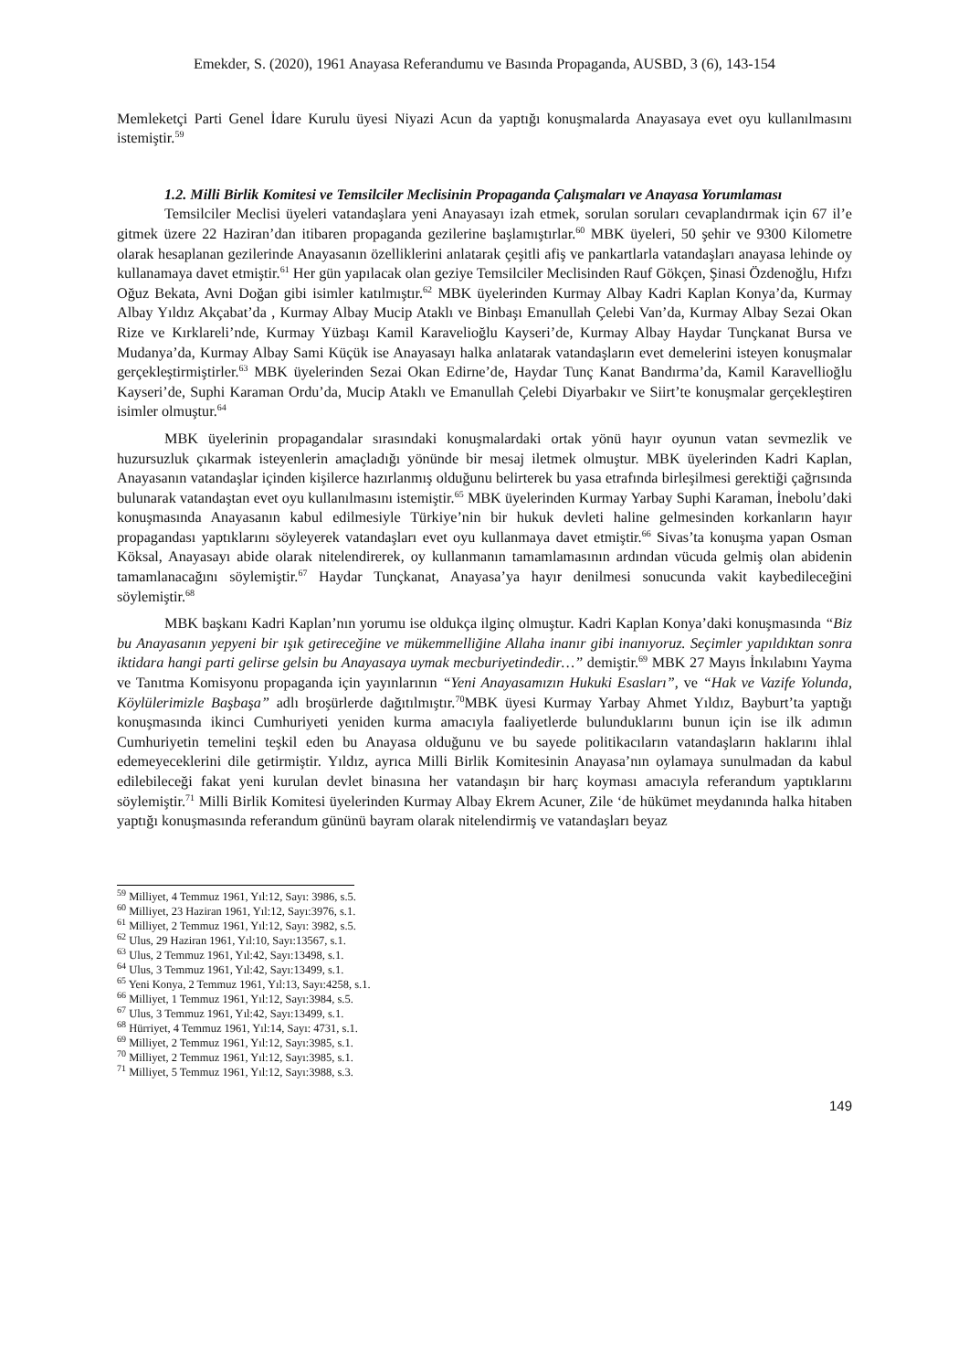Emekder, S. (2020), 1961 Anayasa Referandumu ve Basında Propaganda, AUSBD, 3 (6), 143-154
Memleketçi Parti Genel İdare Kurulu üyesi Niyazi Acun da yaptığı konuşmalarda Anayasaya evet oyu kullanılmasını istemiştir.<sup>59</sup>
1.2. Milli Birlik Komitesi ve Temsilciler Meclisinin Propaganda Çalışmaları ve Anayasa Yorumlaması
Temsilciler Meclisi üyeleri vatandaşlara yeni Anayasayı izah etmek, sorulan soruları cevaplandırmak için 67 il’e gitmek üzere 22 Haziran’dan itibaren propaganda gezilerine başlamıştırlar.<sup>60</sup> MBK üyeleri, 50 şehir ve 9300 Kilometre olarak hesaplanan gezilerinde Anayasanın özelliklerini anlatarak çeşitli afiş ve pankartlarla vatandaşları anayasa lehinde oy kullanamaya davet etmiştir.<sup>61</sup> Her gün yapılacak olan geziye Temsilciler Meclisinden Rauf Gökçen, Şinasi Özdenoğlu, Hıfzı Oğuz Bekata, Avni Doğan gibi isimler katılmıştır.<sup>62</sup> MBK üyelerinden Kurmay Albay Kadri Kaplan Konya’da, Kurmay Albay Yıldız Akçabat’da , Kurmay Albay Mucip Ataklı ve Binbaşı Emanullah Çelebi Van’da, Kurmay Albay Sezai Okan Rize ve Kırklareli’nde, Kurmay Yüzbaşı Kamil Karavelioğlu Kayseri’de, Kurmay Albay Haydar Tunçkanat Bursa ve Mudanya’da, Kurmay Albay Sami Küçük ise Anayasayı halka anlatarak vatandaşların evet demelerini isteyen konuşmalar gerçekleştirmiştirler.<sup>63</sup> MBK üyelerinden Sezai Okan Edirne’de, Haydar Tunç Kanat Bandırma’da, Kamil Karavellioğlu Kayseri’de, Suphi Karaman Ordu’da, Mucip Ataklı ve Emanullah Çelebi Diyarbakır ve Siirt’te konuşmalar gerçekleştiren isimler olmuştur.<sup>64</sup>
MBK üyelerinin propagandalar sırasındaki konuşmalardaki ortak yönü hayır oyunun vatan sevmezlik ve huzursuzluk çıkarmak isteyenlerin amaçladığı yönünde bir mesaj iletmek olmuştur. MBK üyelerinden Kadri Kaplan, Anayasanın vatandaşlar içinden kişilerce hazırlanmış olduğunu belirterek bu yasa etrafında birleşilmesi gerektiği çağrısında bulunarak vatandaştan evet oyu kullanılmasını istemiştir.<sup>65</sup> MBK üyelerinden Kurmay Yarbay Suphi Karaman, İnebolu’daki konuşmasında Anayasanın kabul edilmesiyle Türkiye’nin bir hukuk devleti haline gelmesinden korkanların hayır propagandası yaptıklarını söyleyerek vatandaşları evet oyu kullanmaya davet etmiştir.<sup>66</sup> Sivas’ta konuşma yapan Osman Köksal, Anayasayı abide olarak nitelendirerek, oy kullanmanın tamamlamasının ardından vücuda gelmiş olan abidenin tamamlanacağını söylemiştir.<sup>67</sup> Haydar Tunçkanat, Anayasa’ya hayır denilmesi sonucunda vakit kaybedileceğini söylemiştir.<sup>68</sup>
MBK başkanı Kadri Kaplan’nın yorumu ise oldukça ilginç olmuştur. Kadri Kaplan Konya’daki konuşmasında “Biz bu Anayasanın yepyeni bir ışık getireceğine ve mükemmelliğine Allaha inanır gibi inanıyoruz. Seçimler yapıldıktan sonra iktidara hangi parti gelirse gelsin bu Anayasaya uymak mecburiyetindedir…” demiştir.<sup>69</sup> MBK 27 Mayıs İnkılabını Yayma ve Tanıtma Komisyonu propaganda için yayınlarının “Yeni Anayasamızın Hukuki Esasları”, ve “Hak ve Vazife Yolunda, Köylülerimizle Başbaşa” adlı broşürlerde dağıtılmıştır.<sup>70</sup>MBK üyesi Kurmay Yarbay Ahmet Yıldız, Bayburt’ta yaptığı konuşmasında ikinci Cumhuriyeti yeniden kurma amacıyla faaliyetlerde bulunduklarını bunun için ise ilk adımın Cumhuriyetin temelini teşkil eden bu Anayasa olduğunu ve bu sayede politikacıların vatandaşların haklarını ihlal edemeyeceklerini dile getirmiştir. Yıldız, ayrıca Milli Birlik Komitesinin Anayasa’nın oylamaya sunulmadan da kabul edilebileceği fakat yeni kurulan devlet binasına her vatandaşın bir harç koyması amacıyla referandum yaptıklarını söylemiştir.<sup>71</sup> Milli Birlik Komitesi üyelerinden Kurmay Albay Ekrem Acuner, Zile ‘de hükümet meydanında halka hitaben yaptığı konuşmasında referandum gününü bayram olarak nitelendirmiş ve vatandaşları beyaz
<sup>59</sup> Milliyet, 4 Temmuz 1961, Yıl:12, Sayı: 3986, s.5.
<sup>60</sup> Milliyet, 23 Haziran 1961, Yıl:12, Sayı:3976, s.1.
<sup>61</sup> Milliyet, 2 Temmuz 1961, Yıl:12, Sayı: 3982, s.5.
<sup>62</sup> Ulus, 29 Haziran 1961, Yıl:10, Sayı:13567, s.1.
<sup>63</sup> Ulus, 2 Temmuz 1961, Yıl:42, Sayı:13498, s.1.
<sup>64</sup> Ulus, 3 Temmuz 1961, Yıl:42, Sayı:13499, s.1.
<sup>65</sup> Yeni Konya, 2 Temmuz 1961, Yıl:13, Sayı:4258, s.1.
<sup>66</sup> Milliyet, 1 Temmuz 1961, Yıl:12, Sayı:3984, s.5.
<sup>67</sup> Ulus, 3 Temmuz 1961, Yıl:42, Sayı:13499, s.1.
<sup>68</sup> Hürriyet, 4 Temmuz 1961, Yıl:14, Sayı: 4731, s.1.
<sup>69</sup> Milliyet, 2 Temmuz 1961, Yıl:12, Sayı:3985, s.1.
<sup>70</sup> Milliyet, 2 Temmuz 1961, Yıl:12, Sayı:3985, s.1.
<sup>71</sup> Milliyet, 5 Temmuz 1961, Yıl:12, Sayı:3988, s.3.
149